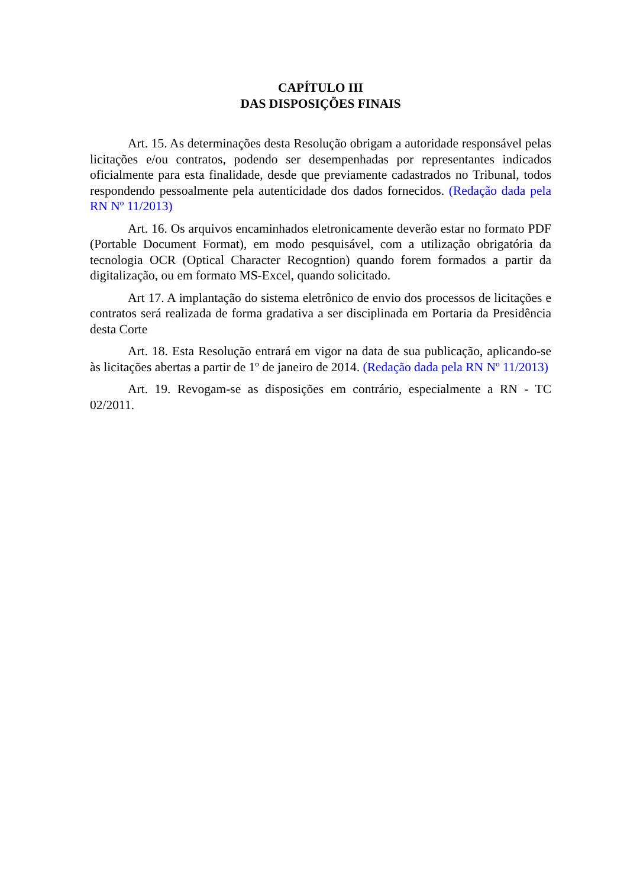CAPÍTULO III
DAS DISPOSIÇÕES FINAIS
Art. 15. As determinações desta Resolução obrigam a autoridade responsável pelas licitações e/ou contratos, podendo ser desempenhadas por representantes indicados oficialmente para esta finalidade, desde que previamente cadastrados no Tribunal, todos respondendo pessoalmente pela autenticidade dos dados fornecidos. (Redação dada pela RN Nº 11/2013)
Art. 16. Os arquivos encaminhados eletronicamente deverão estar no formato PDF (Portable Document Format), em modo pesquisável, com a utilização obrigatória da tecnologia OCR (Optical Character Recogntion) quando forem formados a partir da digitalização, ou em formato MS-Excel, quando solicitado.
Art 17. A implantação do sistema eletrônico de envio dos processos de licitações e contratos será realizada de forma gradativa a ser disciplinada em Portaria da Presidência desta Corte
Art. 18. Esta Resolução entrará em vigor na data de sua publicação, aplicando-se às licitações abertas a partir de 1º de janeiro de 2014. (Redação dada pela RN Nº 11/2013)
Art. 19. Revogam-se as disposições em contrário, especialmente a RN - TC 02/2011.